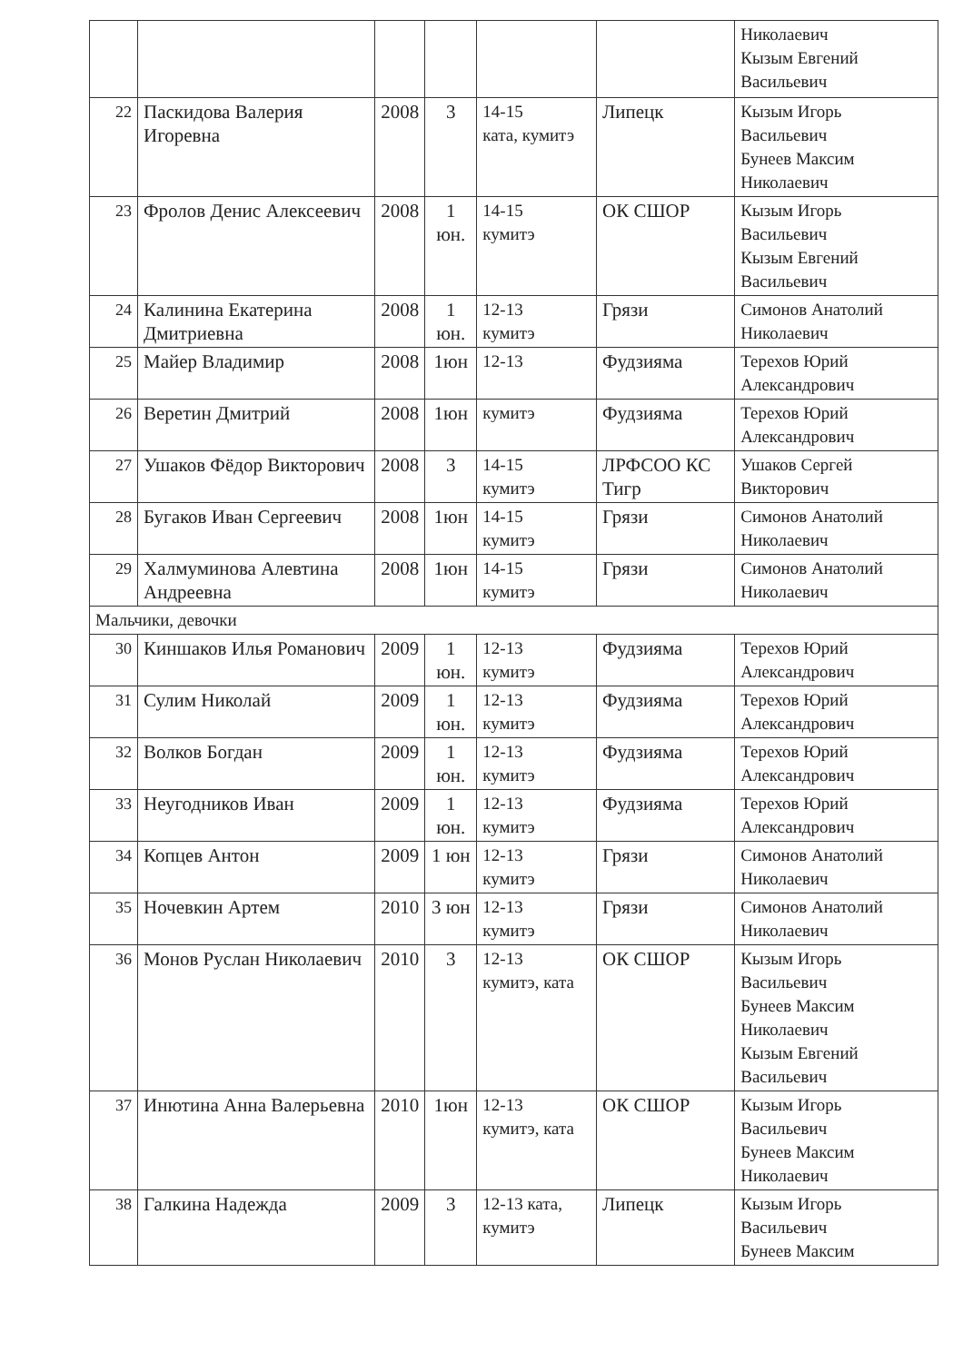| | | | | | | Николаевич Кызым Евгений Васильевич |
| 22 | Паскидова Валерия Игоревна | 2008 | 3 | 14-15 ката, кумитэ | Липецк | Кызым Игорь Васильевич Бунеев Максим Николаевич |
| 23 | Фролов Денис Алексеевич | 2008 | 1 юн. | 14-15 кумитэ | ОК СШОР | Кызым Игорь Васильевич Кызым Евгений Васильевич |
| 24 | Калинина Екатерина Дмитриевна | 2008 | 1 юн. | 12-13 кумитэ | Грязи | Симонов Анатолий Николаевич |
| 25 | Майер Владимир | 2008 | 1юн | 12-13 | Фудзияма | Терехов Юрий Александрович |
| 26 | Веретин Дмитрий | 2008 | 1юн | кумитэ | Фудзияма | Терехов Юрий Александрович |
| 27 | Ушаков Фёдор Викторович | 2008 | 3 | 14-15 кумитэ | ЛРФСОО КС Тигр | Ушаков Сергей Викторович |
| 28 | Бугаков Иван Сергеевич | 2008 | 1юн | 14-15 кумитэ | Грязи | Симонов Анатолий Николаевич |
| 29 | Халмуминова Алевтина Андреевна | 2008 | 1юн | 14-15 кумитэ | Грязи | Симонов Анатолий Николаевич |
| Мальчики, девочки | | | | | | |
| 30 | Киншаков Илья Романович | 2009 | 1 юн. | 12-13 кумитэ | Фудзияма | Терехов Юрий Александрович |
| 31 | Сулим Николай | 2009 | 1 юн. | 12-13 кумитэ | Фудзияма | Терехов Юрий Александрович |
| 32 | Волков Богдан | 2009 | 1 юн. | 12-13 кумитэ | Фудзияма | Терехов Юрий Александрович |
| 33 | Неугодников Иван | 2009 | 1 юн. | 12-13 кумитэ | Фудзияма | Терехов Юрий Александрович |
| 34 | Копцев Антон | 2009 | 1 юн | 12-13 кумитэ | Грязи | Симонов Анатолий Николаевич |
| 35 | Ночевкин Артем | 2010 | 3 юн | 12-13 кумитэ | Грязи | Симонов Анатолий Николаевич |
| 36 | Монов Руслан Николаевич | 2010 | 3 | 12-13 кумитэ, ката | ОК СШОР | Кызым Игорь Васильевич Бунеев Максим Николаевич Кызым Евгений Васильевич |
| 37 | Инютина Анна Валерьевна | 2010 | 1юн | 12-13 кумитэ, ката | ОК СШОР | Кызым Игорь Васильевич Бунеев Максим Николаевич |
| 38 | Галкина Надежда | 2009 | 3 | 12-13 ката, кумитэ | Липецк | Кызым Игорь Васильевич Бунеев Максим |